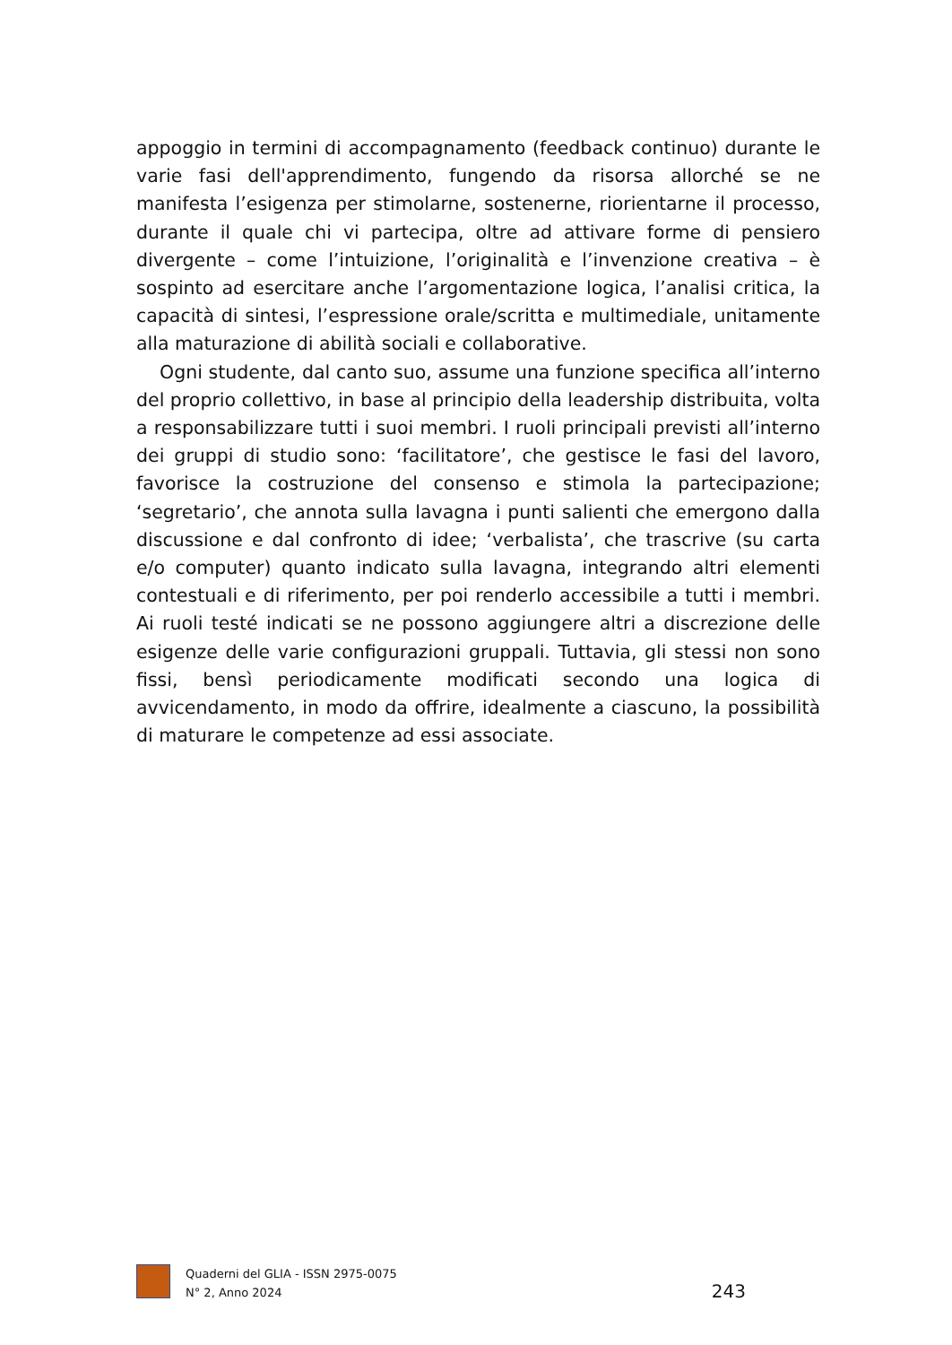appoggio in termini di accompagnamento (feedback continuo) durante le varie fasi dell'apprendimento, fungendo da risorsa allorché se ne manifesta l’esigenza per stimolarne, sostenerne, riorientarne il processo, durante il quale chi vi partecipa, oltre ad attivare forme di pensiero divergente – come l’intuizione, l’originalità e l’invenzione creativa – è sospinto ad esercitare anche l’argomentazione logica, l’analisi critica, la capacità di sintesi, l’espressione orale/scritta e multimediale, unitamente alla maturazione di abilità sociali e collaborative.
Ogni studente, dal canto suo, assume una funzione specifica all’interno del proprio collettivo, in base al principio della leadership distribuita, volta a responsabilizzare tutti i suoi membri. I ruoli principali previsti all’interno dei gruppi di studio sono: ‘facilitatore’, che gestisce le fasi del lavoro, favorisce la costruzione del consenso e stimola la partecipazione; ‘segretario’, che annota sulla lavagna i punti salienti che emergono dalla discussione e dal confronto di idee; ‘verbalista’, che trascrive (su carta e/o computer) quanto indicato sulla lavagna, integrando altri elementi contestuali e di riferimento, per poi renderlo accessibile a tutti i membri. Ai ruoli testé indicati se ne possono aggiungere altri a discrezione delle esigenze delle varie configurazioni gruppali. Tuttavia, gli stessi non sono fissi, bensì periodicamente modificati secondo una logica di avvicendamento, in modo da offrire, idealmente a ciascuno, la possibilità di maturare le competenze ad essi associate.
Quaderni del GLIA - ISSN 2975-0075
N° 2, Anno 2024
243